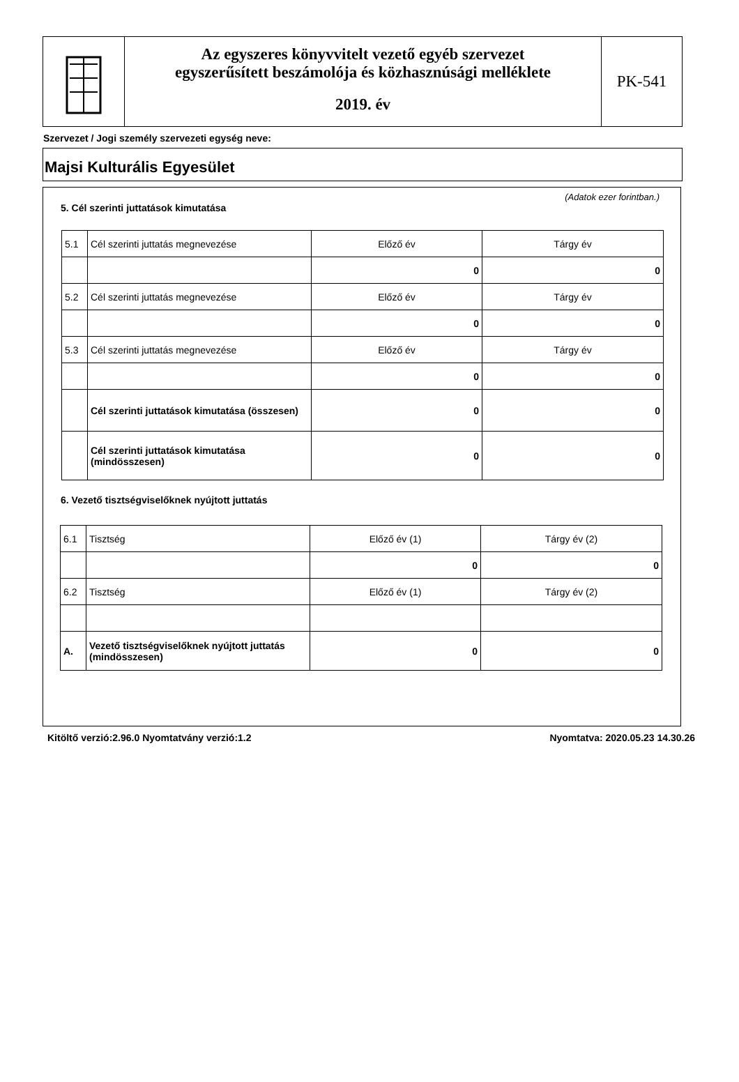Az egyszeres könyvvitelt vezető egyéb szervezet
egyszerűsített beszámolója és közhasznúsági melléklete
2019. év
PK-541
Szervezet / Jogi személy szervezeti egység neve:
Majsi Kulturális Egyesület
(Adatok ezer forintban.)
5. Cél szerinti juttatások kimutatása
| 5.1 | Cél szerinti juttatás megnevezése | Előző év | Tárgy év |
| | | 0 | 0 |
| 5.2 | Cél szerinti juttatás megnevezése | Előző év | Tárgy év |
| | | 0 | 0 |
| 5.3 | Cél szerinti juttatás megnevezése | Előző év | Tárgy év |
| | | 0 | 0 |
| | Cél szerinti juttatások kimutatása (összesen) | 0 | 0 |
| | Cél szerinti juttatások kimutatása (mindösszesen) | 0 | 0 |
6. Vezető tisztségviselőknek nyújtott juttatás
| 6.1 | Tisztség | Előző év (1) | Tárgy év (2) |
| | | 0 | 0 |
| 6.2 | Tisztség | Előző év (1) | Tárgy év (2) |
| A. | Vezető tisztségviselőknek nyújtott juttatás (mindösszesen) | 0 | 0 |
Kitöltő verzió:2.96.0 Nyomtatvány verzió:1.2 Nyomtatva: 2020.05.23 14.30.26